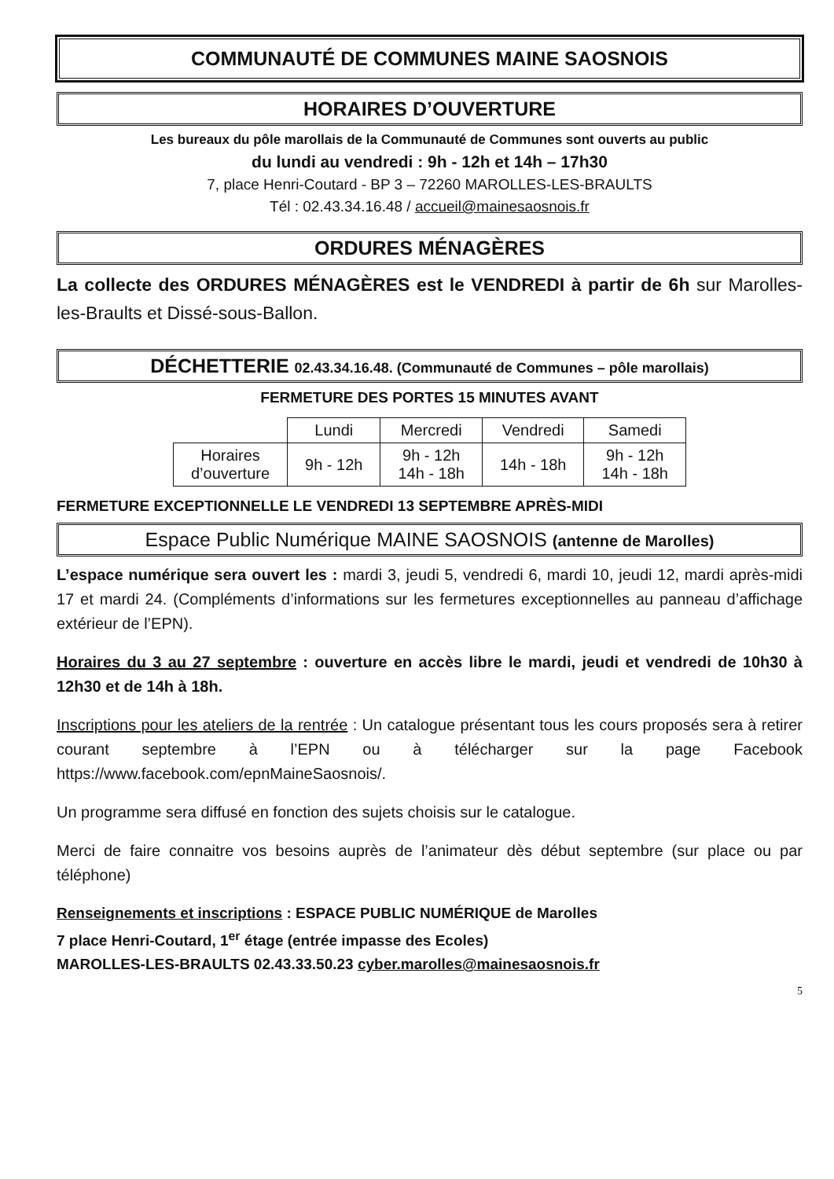COMMUNAUTÉ DE COMMUNES MAINE SAOSNOIS
HORAIRES D’OUVERTURE
Les bureaux du pôle marollais de la Communauté de Communes sont ouverts au public
du lundi au vendredi : 9h - 12h et 14h – 17h30
7, place Henri-Coutard - BP 3 – 72260 MAROLLES-LES-BRAULTS
Tél : 02.43.34.16.48 / accueil@mainesaosnois.fr
ORDURES MÉNAGÈRES
La collecte des ORDURES MÉNAGÈRES est le VENDREDI à partir de 6h sur Marolles-les-Braults et Dissé-sous-Ballon.
DÉCHETTERIE 02.43.34.16.48. (Communauté de Communes – pôle marollais)
FERMETURE DES PORTES 15 MINUTES AVANT
| | Lundi | Mercredi | Vendredi | Samedi |
| --- | --- | --- | --- | --- |
| Horaires d’ouverture | 9h - 12h | 9h - 12h 14h - 18h | 14h - 18h | 9h - 12h 14h - 18h |
FERMETURE EXCEPTIONNELLE LE VENDREDI 13 SEPTEMBRE APRÈS-MIDI
Espace Public Numérique MAINE SAOSNOIS (antenne de Marolles)
L’espace numérique sera ouvert les : mardi 3, jeudi 5, vendredi 6, mardi 10, jeudi 12, mardi après-midi 17 et mardi 24. (Compléments d’informations sur les fermetures exceptionnelles au panneau d’affichage extérieur de l’EPN).
Horaires du 3 au 27 septembre : ouverture en accès libre le mardi, jeudi et vendredi de 10h30 à 12h30 et de 14h à 18h.
Inscriptions pour les ateliers de la rentrée : Un catalogue présentant tous les cours proposés sera à retirer courant septembre à l’EPN ou à télécharger sur la page Facebook https://www.facebook.com/epnMaineSaosnois/.
Un programme sera diffusé en fonction des sujets choisis sur le catalogue.
Merci de faire connaitre vos besoins auprès de l’animateur dès début septembre (sur place ou par téléphone)
Renseignements et inscriptions : ESPACE PUBLIC NUMÉRIQUE de Marolles
7 place Henri-Coutard, 1<sup>er</sup> étage (entrée impasse des Ecoles)
MAROLLES-LES-BRAULTS 02.43.33.50.23 cyber.marolles@mainesaosnois.fr
5